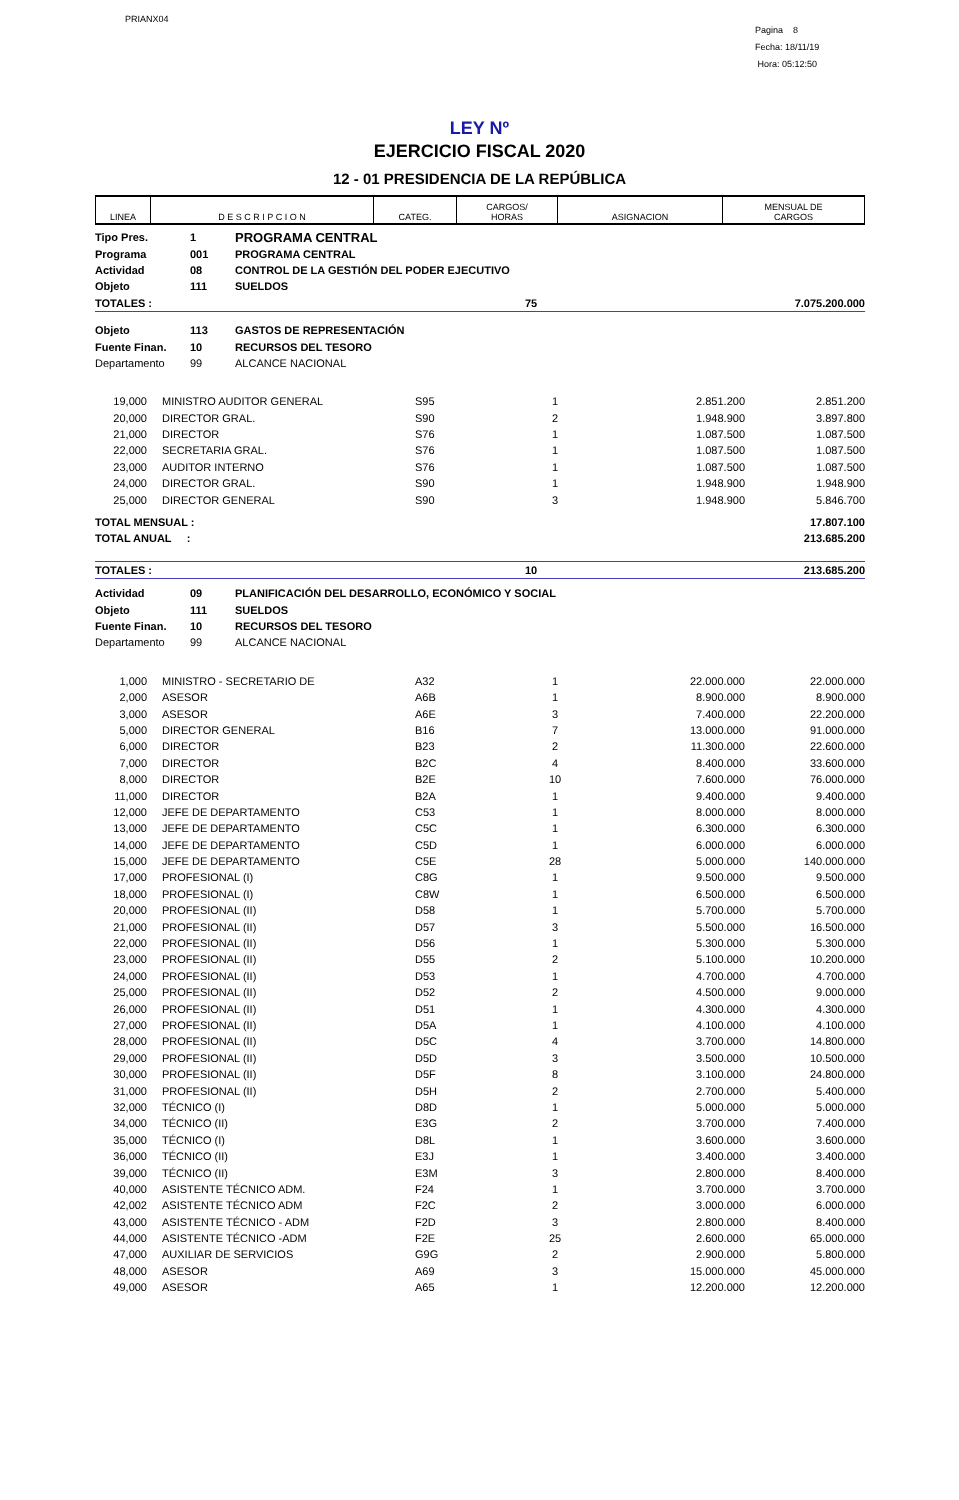PRIANX04
Pagina 8
Fecha: 18/11/19
Hora: 05:12:50
LEY Nº
EJERCICIO FISCAL 2020
12 - 01 PRESIDENCIA DE LA REPÚBLICA
| LINEA | D E S C R I P C I O N | CATEG. | CARGOS/ HORAS | ASIGNACION | MENSUAL DE CARGOS |
| --- | --- | --- | --- | --- | --- |
| Tipo Pres. | 1 | PROGRAMA CENTRAL |
| Programa | 001 | PROGRAMA CENTRAL |
| Actividad | 08 | CONTROL DE LA GESTIÓN DEL PODER EJECUTIVO |
| Objeto | 111 | SUELDOS |
| TOTALES : | 75 | 7.075.200.000 |
| Objeto | 113 | GASTOS DE REPRESENTACIÓN |
| Fuente Finan. | 10 | RECURSOS DEL TESORO |
| Departamento | 99 | ALCANCE NACIONAL |
| 19,000 | | MINISTRO AUDITOR GENERAL | S95 | 1 | 2.851.200 | 2.851.200 |
| 20,000 | | DIRECTOR GRAL. | S90 | 2 | 1.948.900 | 3.897.800 |
| 21,000 | | DIRECTOR | S76 | 1 | 1.087.500 | 1.087.500 |
| 22,000 | | SECRETARIA GRAL. | S76 | 1 | 1.087.500 | 1.087.500 |
| 23,000 | | AUDITOR INTERNO | S76 | 1 | 1.087.500 | 1.087.500 |
| 24,000 | | DIRECTOR GRAL. | S90 | 1 | 1.948.900 | 1.948.900 |
| 25,000 | | DIRECTOR GENERAL | S90 | 3 | 1.948.900 | 5.846.700 |
| TOTAL MENSUAL : | 17.807.100 |
| TOTAL ANUAL : | 213.685.200 |
| TOTALES : | 10 | 213.685.200 |
| Actividad | 09 | PLANIFICACIÓN DEL DESARROLLO, ECONÓMICO Y SOCIAL |
| Objeto | 111 | SUELDOS |
| Fuente Finan. | 10 | RECURSOS DEL TESORO |
| Departamento | 99 | ALCANCE NACIONAL |
| 1,000 | | MINISTRO - SECRETARIO DE | A32 | 1 | 22.000.000 | 22.000.000 |
| 2,000 | | ASESOR | A6B | 1 | 8.900.000 | 8.900.000 |
| 3,000 | | ASESOR | A6E | 3 | 7.400.000 | 22.200.000 |
| 5,000 | | DIRECTOR GENERAL | B16 | 7 | 13.000.000 | 91.000.000 |
| 6,000 | | DIRECTOR | B23 | 2 | 11.300.000 | 22.600.000 |
| 7,000 | | DIRECTOR | B2C | 4 | 8.400.000 | 33.600.000 |
| 8,000 | | DIRECTOR | B2E | 10 | 7.600.000 | 76.000.000 |
| 11,000 | | DIRECTOR | B2A | 1 | 9.400.000 | 9.400.000 |
| 12,000 | | JEFE DE DEPARTAMENTO | C53 | 1 | 8.000.000 | 8.000.000 |
| 13,000 | | JEFE DE DEPARTAMENTO | C5C | 1 | 6.300.000 | 6.300.000 |
| 14,000 | | JEFE DE DEPARTAMENTO | C5D | 1 | 6.000.000 | 6.000.000 |
| 15,000 | | JEFE DE DEPARTAMENTO | C5E | 28 | 5.000.000 | 140.000.000 |
| 17,000 | | PROFESIONAL (I) | C8G | 1 | 9.500.000 | 9.500.000 |
| 18,000 | | PROFESIONAL (I) | C8W | 1 | 6.500.000 | 6.500.000 |
| 20,000 | | PROFESIONAL (II) | D58 | 1 | 5.700.000 | 5.700.000 |
| 21,000 | | PROFESIONAL (II) | D57 | 3 | 5.500.000 | 16.500.000 |
| 22,000 | | PROFESIONAL (II) | D56 | 1 | 5.300.000 | 5.300.000 |
| 23,000 | | PROFESIONAL (II) | D55 | 2 | 5.100.000 | 10.200.000 |
| 24,000 | | PROFESIONAL (II) | D53 | 1 | 4.700.000 | 4.700.000 |
| 25,000 | | PROFESIONAL (II) | D52 | 2 | 4.500.000 | 9.000.000 |
| 26,000 | | PROFESIONAL (II) | D51 | 1 | 4.300.000 | 4.300.000 |
| 27,000 | | PROFESIONAL (II) | D5A | 1 | 4.100.000 | 4.100.000 |
| 28,000 | | PROFESIONAL (II) | D5C | 4 | 3.700.000 | 14.800.000 |
| 29,000 | | PROFESIONAL (II) | D5D | 3 | 3.500.000 | 10.500.000 |
| 30,000 | | PROFESIONAL (II) | D5F | 8 | 3.100.000 | 24.800.000 |
| 31,000 | | PROFESIONAL (II) | D5H | 2 | 2.700.000 | 5.400.000 |
| 32,000 | | TÉCNICO (I) | D8D | 1 | 5.000.000 | 5.000.000 |
| 34,000 | | TÉCNICO (II) | E3G | 2 | 3.700.000 | 7.400.000 |
| 35,000 | | TÉCNICO (I) | D8L | 1 | 3.600.000 | 3.600.000 |
| 36,000 | | TÉCNICO (II) | E3J | 1 | 3.400.000 | 3.400.000 |
| 39,000 | | TÉCNICO (II) | E3M | 3 | 2.800.000 | 8.400.000 |
| 40,000 | | ASISTENTE TÉCNICO ADM. | F24 | 1 | 3.700.000 | 3.700.000 |
| 42,002 | | ASISTENTE TÉCNICO ADM | F2C | 2 | 3.000.000 | 6.000.000 |
| 43,000 | | ASISTENTE TÉCNICO - ADM | F2D | 3 | 2.800.000 | 8.400.000 |
| 44,000 | | ASISTENTE TÉCNICO -ADM | F2E | 25 | 2.600.000 | 65.000.000 |
| 47,000 | | AUXILIAR DE SERVICIOS | G9G | 2 | 2.900.000 | 5.800.000 |
| 48,000 | | ASESOR | A69 | 3 | 15.000.000 | 45.000.000 |
| 49,000 | | ASESOR | A65 | 1 | 12.200.000 | 12.200.000 |